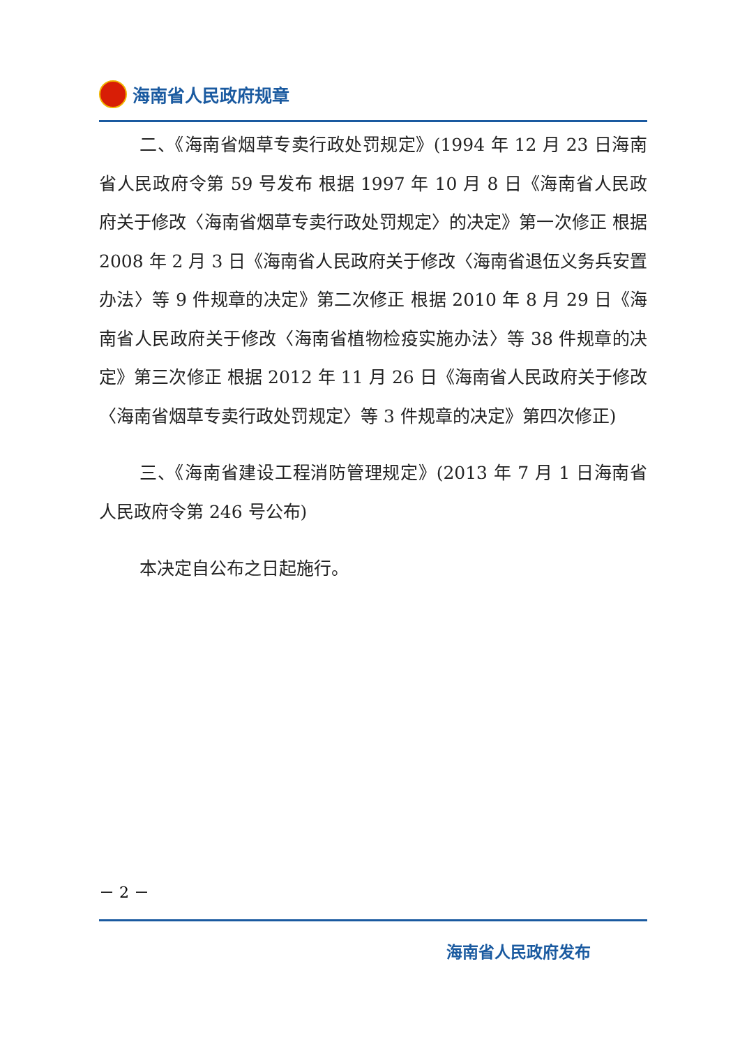海南省人民政府规章
二、《海南省烟草专卖行政处罚规定》(1994 年 12 月 23 日海南省人民政府令第 59 号发布 根据 1997 年 10 月 8 日《海南省人民政府关于修改〈海南省烟草专卖行政处罚规定〉的决定》第一次修正 根据 2008 年 2 月 3 日《海南省人民政府关于修改〈海南省退伍义务兵安置办法〉等 9 件规章的决定》第二次修正 根据 2010 年 8 月 29 日《海南省人民政府关于修改〈海南省植物检疫实施办法〉等 38 件规章的决定》第三次修正 根据 2012 年 11 月 26 日《海南省人民政府关于修改〈海南省烟草专卖行政处罚规定〉等 3 件规章的决定》第四次修正)
三、《海南省建设工程消防管理规定》(2013 年 7 月 1 日海南省人民政府令第 246 号公布)
本决定自公布之日起施行。
－ 2 －
海南省人民政府发布